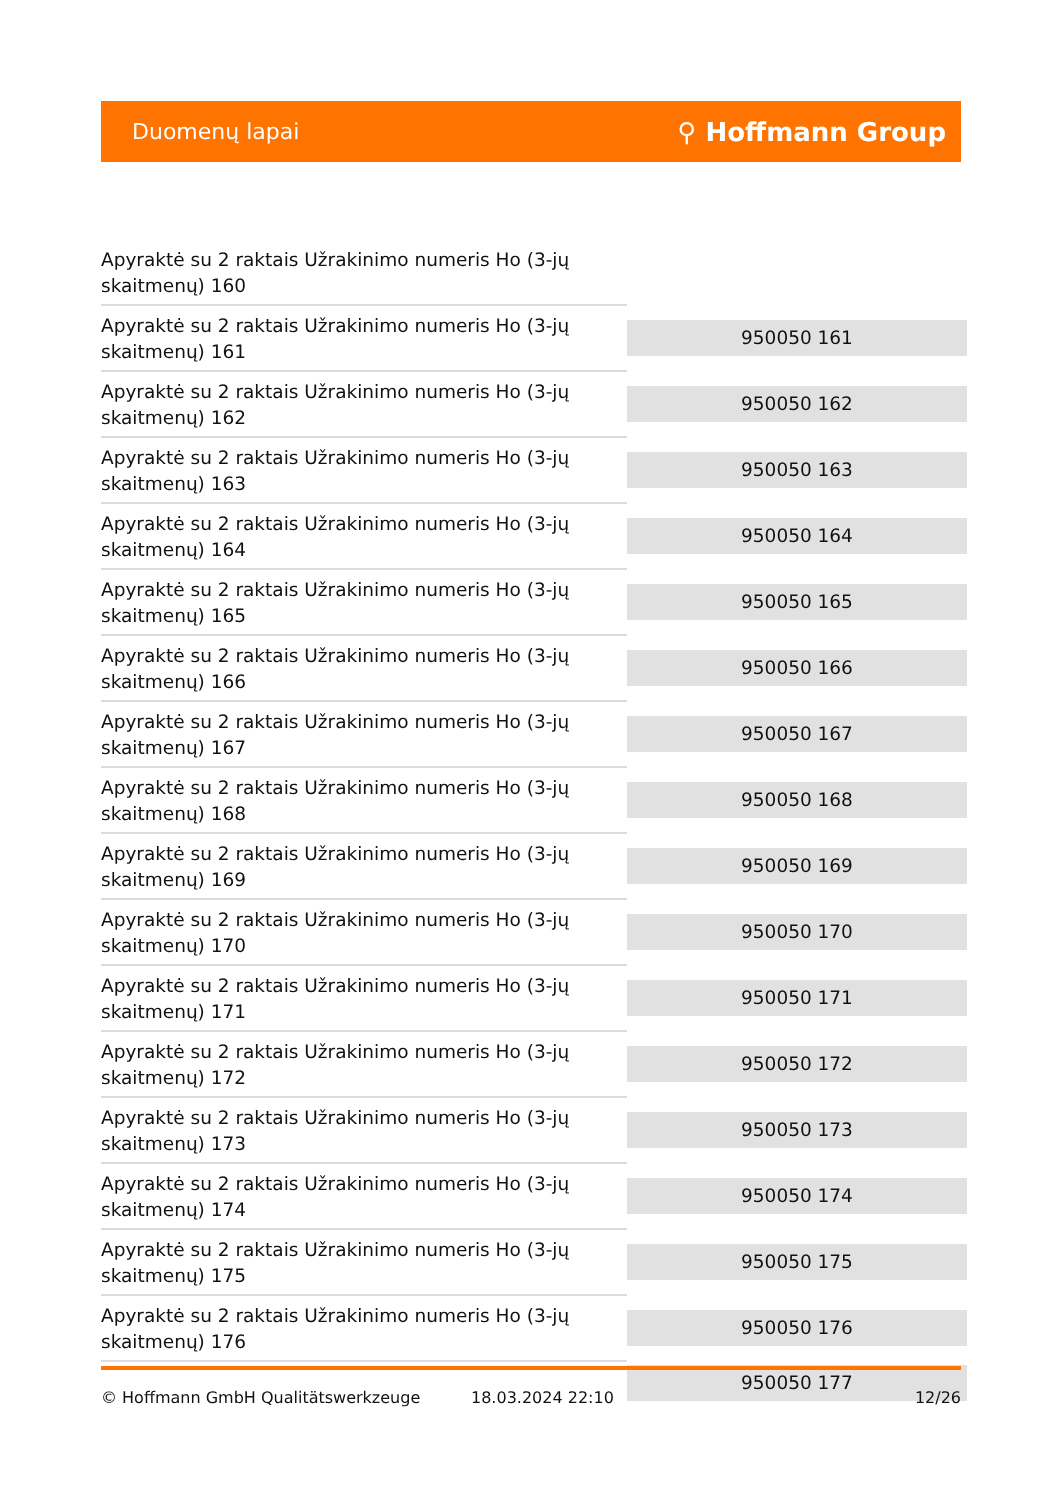Duomenų lapai ⚲ Hoffmann Group
| Apyraktė su 2 raktais Užrakinimo numeris Ho (3-jų skaitmenų) 160 | |
| Apyraktė su 2 raktais Užrakinimo numeris Ho (3-jų skaitmenų) 161 | 950050 161 |
| Apyraktė su 2 raktais Užrakinimo numeris Ho (3-jų skaitmenų) 162 | 950050 162 |
| Apyraktė su 2 raktais Užrakinimo numeris Ho (3-jų skaitmenų) 163 | 950050 163 |
| Apyraktė su 2 raktais Užrakinimo numeris Ho (3-jų skaitmenų) 164 | 950050 164 |
| Apyraktė su 2 raktais Užrakinimo numeris Ho (3-jų skaitmenų) 165 | 950050 165 |
| Apyraktė su 2 raktais Užrakinimo numeris Ho (3-jų skaitmenų) 166 | 950050 166 |
| Apyraktė su 2 raktais Užrakinimo numeris Ho (3-jų skaitmenų) 167 | 950050 167 |
| Apyraktė su 2 raktais Užrakinimo numeris Ho (3-jų skaitmenų) 168 | 950050 168 |
| Apyraktė su 2 raktais Užrakinimo numeris Ho (3-jų skaitmenų) 169 | 950050 169 |
| Apyraktė su 2 raktais Užrakinimo numeris Ho (3-jų skaitmenų) 170 | 950050 170 |
| Apyraktė su 2 raktais Užrakinimo numeris Ho (3-jų skaitmenų) 171 | 950050 171 |
| Apyraktė su 2 raktais Užrakinimo numeris Ho (3-jų skaitmenų) 172 | 950050 172 |
| Apyraktė su 2 raktais Užrakinimo numeris Ho (3-jų skaitmenų) 173 | 950050 173 |
| Apyraktė su 2 raktais Užrakinimo numeris Ho (3-jų skaitmenų) 174 | 950050 174 |
| Apyraktė su 2 raktais Užrakinimo numeris Ho (3-jų skaitmenų) 175 | 950050 175 |
| Apyraktė su 2 raktais Užrakinimo numeris Ho (3-jų skaitmenų) 176 | 950050 176 |
| | 950050 177 |
© Hoffmann GmbH Qualitätswerkzeuge 18.03.2024 22:10 12/26